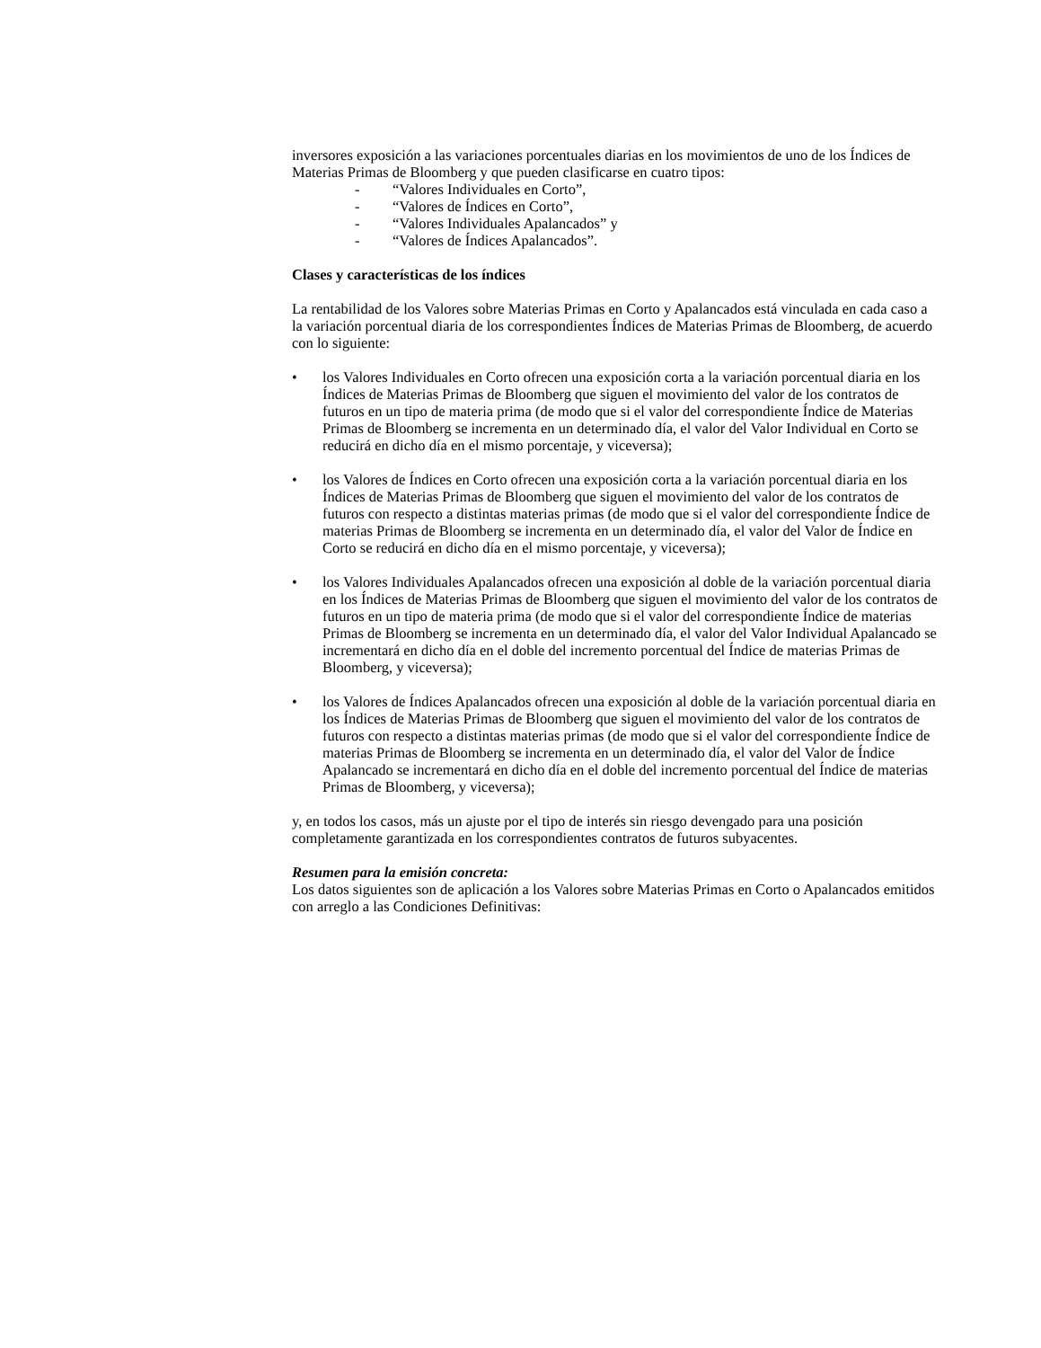inversores exposición a las variaciones porcentuales diarias en los movimientos de uno de los Índices de Materias Primas de Bloomberg y que pueden clasificarse en cuatro tipos:
- “Valores Individuales en Corto”,
- “Valores de Índices en Corto”,
- “Valores Individuales Apalancados” y
- “Valores de Índices Apalancados”.
Clases y características de los índices
La rentabilidad de los Valores sobre Materias Primas en Corto y Apalancados está vinculada en cada caso a la variación porcentual diaria de los correspondientes Índices de Materias Primas de Bloomberg, de acuerdo con lo siguiente:
• los Valores Individuales en Corto ofrecen una exposición corta a la variación porcentual diaria en los Índices de Materias Primas de Bloomberg que siguen el movimiento del valor de los contratos de futuros en un tipo de materia prima (de modo que si el valor del correspondiente Índice de Materias Primas de Bloomberg se incrementa en un determinado día, el valor del Valor Individual en Corto se reducirá en dicho día en el mismo porcentaje, y viceversa);
• los Valores de Índices en Corto ofrecen una exposición corta a la variación porcentual diaria en los Índices de Materias Primas de Bloomberg que siguen el movimiento del valor de los contratos de futuros con respecto a distintas materias primas (de modo que si el valor del correspondiente Índice de materias Primas de Bloomberg se incrementa en un determinado día, el valor del Valor de Índice en Corto se reducirá en dicho día en el mismo porcentaje, y viceversa);
• los Valores Individuales Apalancados ofrecen una exposición al doble de la variación porcentual diaria en los Índices de Materias Primas de Bloomberg que siguen el movimiento del valor de los contratos de futuros en un tipo de materia prima (de modo que si el valor del correspondiente Índice de materias Primas de Bloomberg se incrementa en un determinado día, el valor del Valor Individual Apalancado se incrementará en dicho día en el doble del incremento porcentual del Índice de materias Primas de Bloomberg, y viceversa);
• los Valores de Índices Apalancados ofrecen una exposición al doble de la variación porcentual diaria en los Índices de Materias Primas de Bloomberg que siguen el movimiento del valor de los contratos de futuros con respecto a distintas materias primas (de modo que si el valor del correspondiente Índice de materias Primas de Bloomberg se incrementa en un determinado día, el valor del Valor de Índice Apalancado se incrementará en dicho día en el doble del incremento porcentual del Índice de materias Primas de Bloomberg, y viceversa);
y, en todos los casos, más un ajuste por el tipo de interés sin riesgo devengado para una posición completamente garantizada en los correspondientes contratos de futuros subyacentes.
Resumen para la emisión concreta:
Los datos siguientes son de aplicación a los Valores sobre Materias Primas en Corto o Apalancados emitidos con arreglo a las Condiciones Definitivas: